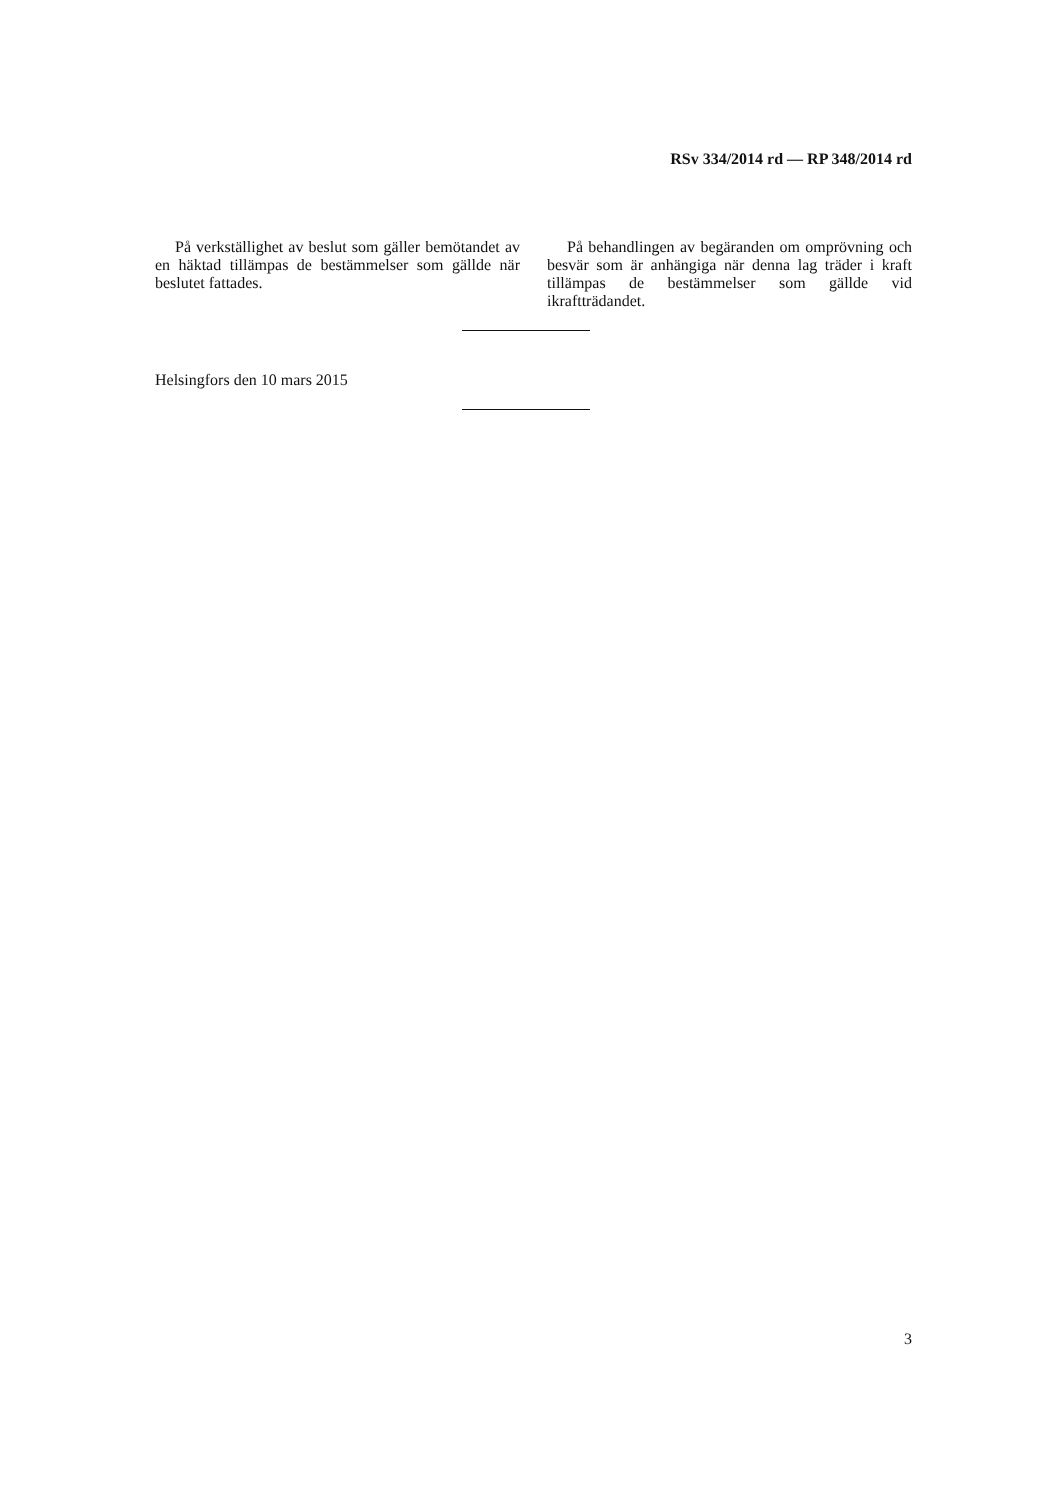RSv 334/2014 rd — RP 348/2014 rd
På verkställighet av beslut som gäller bemötandet av en häktad tillämpas de bestämmelser som gällde när beslutet fattades.
På behandlingen av begäranden om omprövning och besvär som är anhängiga när denna lag träder i kraft tillämpas de bestämmelser som gällde vid ikraftträdandet.
Helsingfors den 10 mars 2015
3